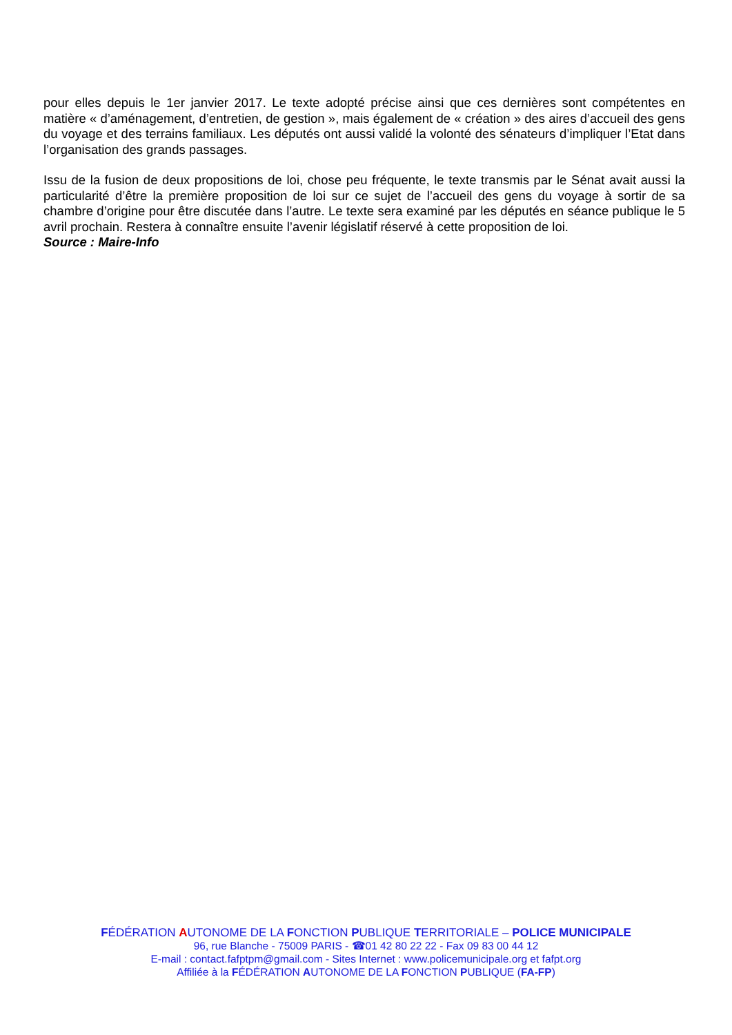pour elles depuis le 1er janvier 2017. Le texte adopté précise ainsi que ces dernières sont compétentes en matière « d’aménagement, d’entretien, de gestion », mais également de « création » des aires d’accueil des gens du voyage et des terrains familiaux. Les députés ont aussi validé la volonté des sénateurs d’impliquer l’Etat dans l’organisation des grands passages.
Issu de la fusion de deux propositions de loi, chose peu fréquente, le texte transmis par le Sénat avait aussi la particularité d’être la première proposition de loi sur ce sujet de l’accueil des gens du voyage à sortir de sa chambre d’origine pour être discutée dans l’autre. Le texte sera examiné par les députés en séance publique le 5 avril prochain. Restera à connaître ensuite l’avenir législatif réservé à cette proposition de loi.
Source : Maire-Info
FÉDÉRATION AUTONOME DE LA FONCTION PUBLIQUE TERRITORIALE – POLICE MUNICIPALE
96, rue Blanche - 75009 PARIS - ☎01 42 80 22 22 - Fax 09 83 00 44 12
E-mail : contact.fafptpm@gmail.com - Sites Internet : www.policemunicipale.org et fafpt.org
Affiliée à la FÉDÉRATION AUTONOME DE LA FONCTION PUBLIQUE (FA-FP)